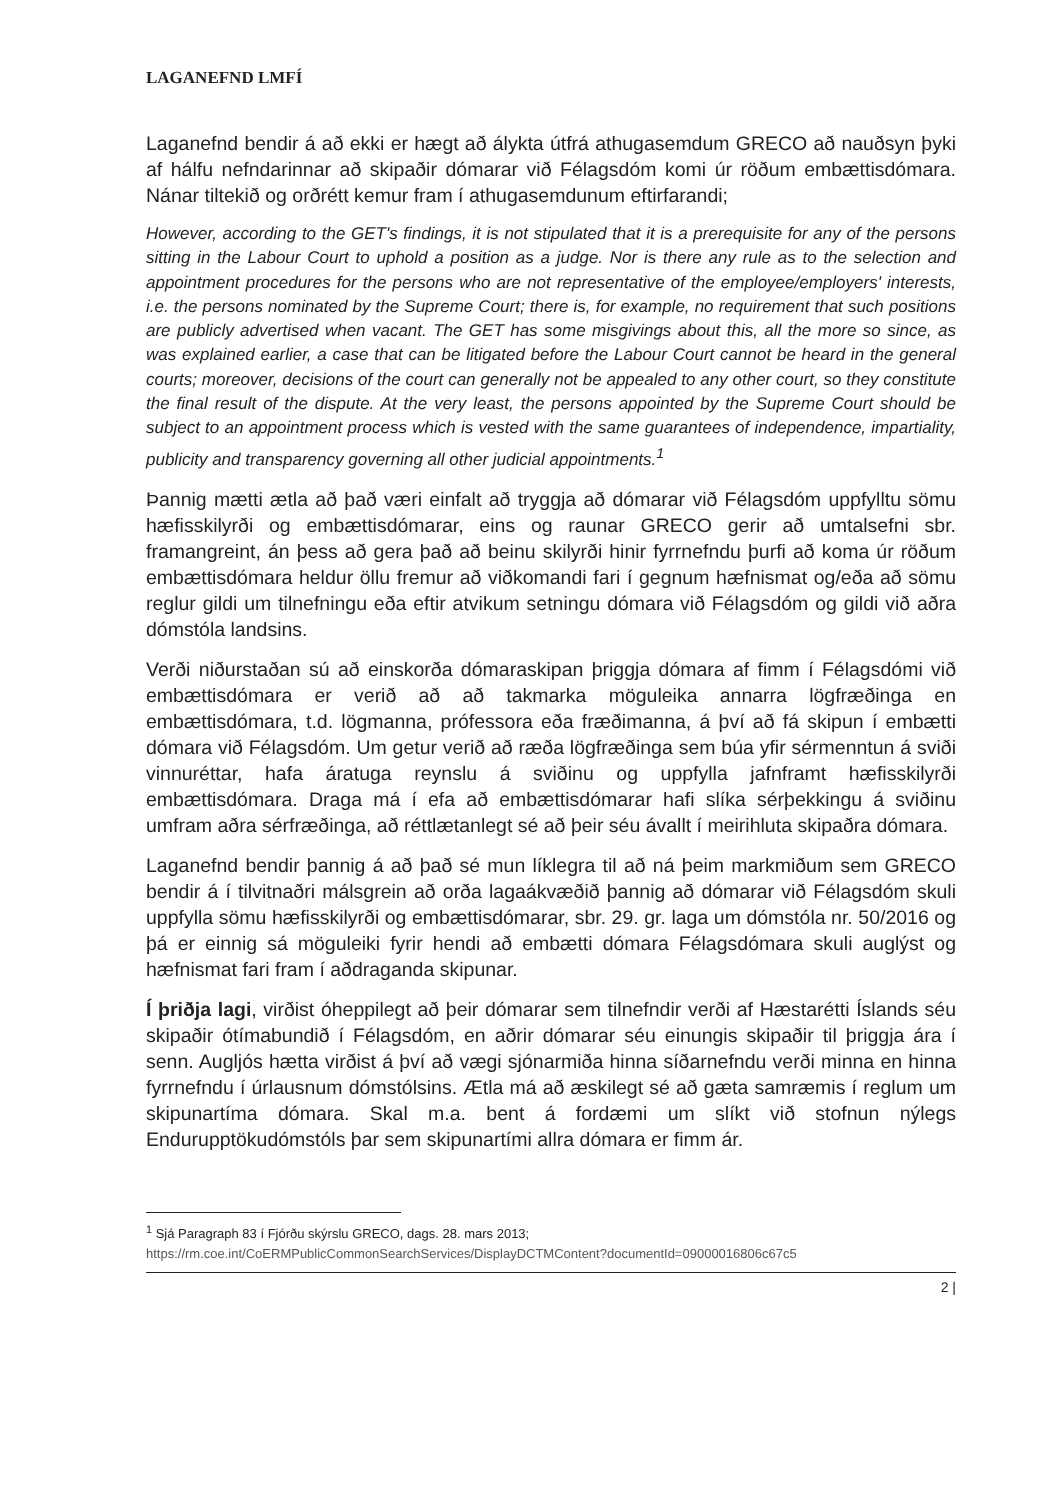LAGANEFND LMFÍ
Laganefnd bendir á að ekki er hægt að álykta útfrá athugasemdum GRECO að nauðsyn þyki af hálfu nefndarinnar að skipaðir dómarar við Félagsdóm komi úr röðum embættisdómara. Nánar tiltekið og orðrétt kemur fram í athugasemdunum eftirfarandi;
However, according to the GET's findings, it is not stipulated that it is a prerequisite for any of the persons sitting in the Labour Court to uphold a position as a judge. Nor is there any rule as to the selection and appointment procedures for the persons who are not representative of the employee/employers' interests, i.e. the persons nominated by the Supreme Court; there is, for example, no requirement that such positions are publicly advertised when vacant. The GET has some misgivings about this, all the more so since, as was explained earlier, a case that can be litigated before the Labour Court cannot be heard in the general courts; moreover, decisions of the court can generally not be appealed to any other court, so they constitute the final result of the dispute. At the very least, the persons appointed by the Supreme Court should be subject to an appointment process which is vested with the same guarantees of independence, impartiality, publicity and transparency governing all other judicial appointments.<sup>1</sup>
Þannig mætti ætla að það væri einfalt að tryggja að dómarar við Félagsdóm uppfylltu sömu hæfisskilyrði og embættisdómarar, eins og raunar GRECO gerir að umtalsefni sbr. framangreint, án þess að gera það að beinu skilyrði hinir fyrrnefndu þurfi að koma úr röðum embættisdómara heldur öllu fremur að viðkomandi fari í gegnum hæfnismat og/eða að sömu reglur gildi um tilnefningu eða eftir atvikum setningu dómara við Félagsdóm og gildi við aðra dómstóla landsins.
Verði niðurstaðan sú að einskorða dómaraskipan þriggja dómara af fimm í Félagsdómi við embættisdómara er verið að að takmarka möguleika annarra lögfræðinga en embættisdómara, t.d. lögmanna, prófessora eða fræðimanna, á því að fá skipun í embætti dómara við Félagsdóm. Um getur verið að ræða lögfræðinga sem búa yfir sérmenntun á sviði vinnuréttar, hafa áratuga reynslu á sviðinu og uppfylla jafnframt hæfisskilyrði embættisdómara. Draga má í efa að embættisdómarar hafi slíka sérþekkingu á sviðinu umfram aðra sérfræðinga, að réttlætanlegt sé að þeir séu ávallt í meirihluta skipaðra dómara.
Laganefnd bendir þannig á að það sé mun líklegra til að ná þeim markmiðum sem GRECO bendir á í tilvitnaðri málsgrein að orða lagaákvæðið þannig að dómarar við Félagsdóm skuli uppfylla sömu hæfisskilyrði og embættisdómarar, sbr. 29. gr. laga um dómstóla nr. 50/2016 og þá er einnig sá möguleiki fyrir hendi að embætti dómara Félagsdómara skuli auglýst og hæfnismat fari fram í aðdraganda skipunar.
Í þriðja lagi, virðist óheppilegt að þeir dómarar sem tilnefndir verði af Hæstarétti Íslands séu skipaðir ótímabundið í Félagsdóm, en aðrir dómarar séu einungis skipaðir til þriggja ára í senn. Augljós hætta virðist á því að vægi sjónarmiða hinna síðarnefndu verði minna en hinna fyrrnefndu í úrlausnum dómstólsins. Ætla má að æskilegt sé að gæta samræmis í reglum um skipunartíma dómara. Skal m.a. bent á fordæmi um slíkt við stofnun nýlegs Endurupptökudómstóls þar sem skipunartími allra dómara er fimm ár.
<sup>1</sup> Sjá Paragraph 83 í Fjórðu skýrslu GRECO, dags. 28. mars 2013;
https://rm.coe.int/CoERMPublicCommonSearchServices/DisplayDCTMContent?documentId=09000016806c67c5
2 |